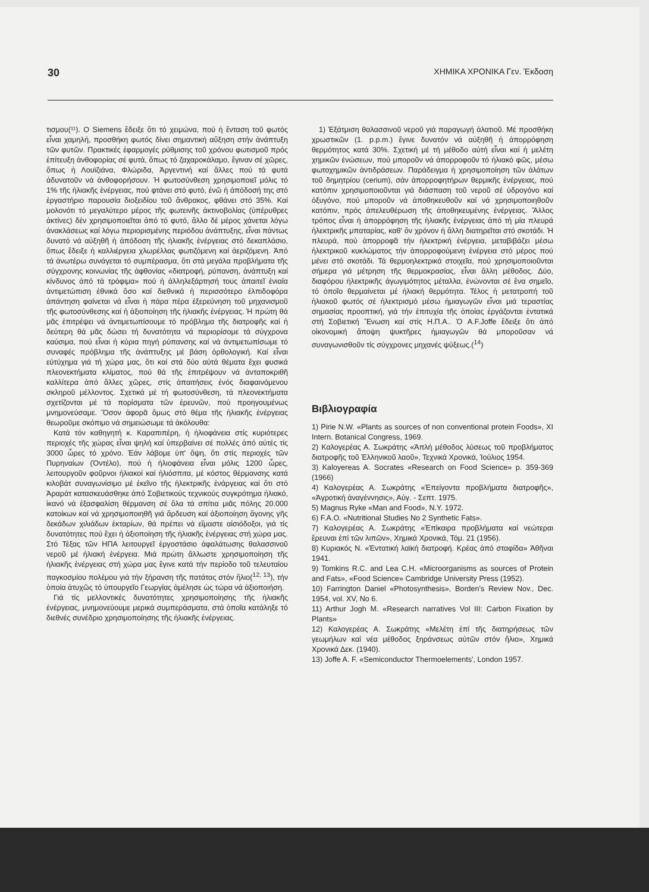30 ΧΗΜΙΚΑ ΧΡΟΝΙΚΑ Γεν. Έκδοση
τισμου(¹¹). Ο Siemens ἔδειξε ὅτι τό χειμώνα, πού ἡ ἔνταση τοῦ φωτός εἶναι χαμηλή, προσθήκη φωτός δίνει σημαντική αὔξηση στήν ἀνάπτυξη τῶν φυτῶν. Πρακτικές ἐφαρμογές ρύθμισης τοῦ χρόνου φωτισμοῦ πρός ἐπίτευξη ἀνθοφορίας σέ φυτά, ὅπως τό ζαχαροκάλαμο, ἔγιναν σέ χῶρες, ὅπως ἡ Λουϊζιάνα, Φλώριδα, Ἀργεντινή καί ἄλλες πού τά φυτά ἀδυνατοῦν νά ἀνθοφορήσουν. Ἡ φωτοσύνθεση χρησιμοποιεῖ μόλις τό 1% τῆς ἡλιακῆς ἐνέργειας, πού φτάνει στό φυτό, ἐνῶ ἡ ἀπόδοσή της στό ἐργαστήριο παρουσία διοξειδίου τοῦ ἄνθρακος, φθάνει στό 35%. Καί μολονότι τό μεγαλύτερο μέρος τῆς φωτεινῆς ἀκτινοβολίας (ὑπέρυθρες ἀκτίνες) δέν χρησιμοποιεῖται ἀπό τό φυτό, ἄλλο δέ μέρος χάνεται λόγω ἀνακλάσεως καί λόγω περιορισμένης περιόδου ἀνάπτυξης, εἶναι πάντως δυνατό νά αὐξηθῆ ἡ ἀπόδοση τῆς ἡλιακῆς ἐνέργειας στό δεκαπλάσιο, ὅπως ἔδειξε ἡ καλλιέργεια χλωρέλλας φωτιζόμενη καί ἀεριζόμενη. Ἀπό τά ἀνωτέρω συνάγεται τό συμπέρασμα, ὅτι στά μεγάλα προβλήματα τῆς σύγχρονης κοινωνίας τῆς ἀφθονίας «διατροφή, ρύπανση, ἀνάπτυξη καί κίνδυνος ἀπό τά τρόφιμα» πού ἡ ἀλληλεξάρτησή τους ἀπαιτεῖ ἑνιαία ἀντιμετώπιση ἐθνικά ὅσο καί διεθνικά ἡ περισσότερο ἐλπιδοφόρα ἀπάντηση φαίνεται νά εἶναι ἡ πάρα πέρα ἐξερεύνηση τοῦ μηχανισμοῦ τῆς φωτοσύνθεσης καί ἡ ἀξιοποίηση τῆς ἡλιακῆς ἐνέργειας. Ἡ πρώτη θά μᾶς ἐπιτρέψει νά ἀντιμετωπίσουμε τό πρόβλημα τῆς διατροφῆς καί ἡ δεύτερη θά μᾶς δώσει τή δυνατότητα νά περιορίσομε τά σύγχρονα καύσιμα, πού εἶναι ἡ κύρια πηγή ρύπανσης καί νά ἀντιμετωπίσωμε τό συναφές πρόβλημα τῆς ἀνάπτυξης μέ βάση ὀρθολογική. Καί εἶναι εὐτύχημα γιά τή χώρα μας, ὅτι καί στά δύο αὐτά θέματα ἔχει φυσικά πλεονεκτήματα κλίματος, πού θά τῆς ἐπιτρέψουν νά ἀνταποκριθῆ καλλίτερα ἀπό ἄλλες χῶρες, στίς ἀπαιτήσεις ἑνός διαφαινόμενου σκληροῦ μέλλοντος. Σχετικά μέ τή φωτοσύνθεση, τά πλεονεκτήματα σχετίζονται μέ τά πορίσματα τῶν ἐρευνῶν, πού προηγουμένως μνημονεύσαμε. Ὅσον ἀφορᾶ ὅμως στό θέμα τῆς ἡλιακῆς ἐνέργειας θεωροῦμε σκόπιμο νά σημειώσωμε τά ἀκόλουθα:
Κατά τόν καθηγητή κ. Καραπιπέρη, ἡ ἡλιοφάνεια στίς κυριότερες περιοχές τῆς χώρας εἶναι ψηλή καί ὑπερβαίνει σέ πολλές ἀπό αὐτές τίς 3000 ὧρες τό χρόνο. Ἐάν λάβομε ὑπ' ὄψη, ὅτι στίς περιοχές τῶν Πυρηναίων (Ὀντέλο), πού ἡ ἡλιοφάνεια εἶναι μόλις 1200 ὧρες, λειτουργοῦν φοῦρνοι ἡλιακοί καί ἡλιόσπιτα, μέ κόστος θέρμανσης κατά κιλοβάτ συναγωνίσιμο μέ ἐκεῖνο τῆς ἠλεκτρικῆς ἐνάργειας καί ὅτι στό Ἀραράτ κατασκευάσθηκε ἀπό Σοβιετικούς τεχνικούς συγκρότημα ἡλιακό, ἱκανό νά ἐξασφαλίση θέρμανση σέ ὅλα τά σπίτια μιᾶς πόλης 20.000 κατοίκων καί νά χρησιμοποιηθῆ γιά ἄρδευση καί ἀξιοποίηση ἄγονης γῆς δεκάδων χιλιάδων ἐκταρίων, θά πρέπει νά εἴμαστε αἰσιόδοξοι, γιά τίς δυνατότητες πού ἔχει ἡ ἀξιοποίηση τῆς ἡλιακῆς ἐνέργειας στή χώρα μας. Στό Τέξας τῶν ΗΠΑ λειτουργεῖ ἐργοστάσιο ἀφαλάτωσης θαλασσινοῦ νεροῦ μέ ἡλιακή ἐνέργεια. Μιά πρώτη ἄλλωστε χρησιμοποίηση τῆς ἡλιακῆς ἐνέργειας στή χώρα μας ἔγινε κατά τήν περίοδο τοῦ τελευταίου παγκοσμίου πολέμου γιά τήν ξήρανση τῆς πατάτας στόν ἥλιο(<sup>12, 13</sup>), τήν ὁποία ἀτυχῶς τό ὑπουργεῖο Γεωργίας ἀμέλησε ὡς τώρα νά ἀξιοποιήση.
Γιά τίς μελλοντικές δυνατότητες χρησιμοποίησης τῆς ἡλιακῆς ἐνέργειας, μνημονεύουμε μερικά συμπεράσματα, στά ὁποῖα κατάληξε τό διεθνές συνέδριο χρησιμοποίησης τῆς ἡλιακῆς ἐνέργειας.
1) Ἐξάτμιση θαλασσινοῦ νεροῦ γιά παραγωγή ἀλατιοῦ. Μέ προσθήκη χρωστικῶν (1. p.p.m.) ἔγινε δυνατόν νά αὐξηθῆ ἡ ἀπορρόφηση θερμότητος κατά 30%. Σχετική μέ τή μέθοδο αὐτή εἶναι καί ἡ μελέτη χημικῶν ἑνώσεων, πού μποροῦν νά ἀπορροφοῦν τό ἡλιακό φῶς, μέσω φωτοχημικῶν ἀντιδράσεων. Παράδειγμα ἡ χρησιμοποίηση τῶν ἀλάτων τοῦ δημητρίου (cerium), σάν ἀπορροφητήρων θερμικῆς ἐνέργειας, πού κατόπιν χρησιμοποιοῦνται γιά διάσπαση τοῦ νεροῦ σέ ὑδρογόνο καί ὀξυγόνο, πού μποροῦν νά ἀποθηκευθοῦν καί νά χρησιμοποιηθοῦν κατόπιν, πρός ἀπελευθέρωση τῆς ἀποθηκευμένης ἐνέργειας. Ἄλλος τρόπος εἶναι ἡ ἀπορρόφηση τῆς ἡλιακῆς ἐνέργειας ἀπό τή μία πλευρά ἠλεκτρικῆς μπαταρίας, καθ' ὅν χρόνον ἡ ἄλλη διατηρεῖται στό σκοτάδι. Ἡ πλευρά, πού ἀπορροφᾶ τήν ἠλεκτρική ἐνέργεια, μεταβιβάζει μέσω ἠλεκτρικοῦ κυκλώματος τήν ἀπορροφούμενη ἐνέργεια στό μέρος πού μένει στό σκοτάδι. Τά θερμοηλεκτρικά στοιχεῖα, πού χρησιμοποιοῦνται σήμερα γιά μέτρηση τῆς θερμοκρασίας, εἶναι ἄλλη μέθοδος. Δύο, διαφόρου ἠλεκτρικῆς ἀγωγιμότητος μέταλλα, ἑνώνονται σέ ἕνα σημεῖο, τό ὁποῖο θερμαίνεται μέ ἡλιακή θερμότητα. Τέλος ἡ μετατροπή τοῦ ἡλιακοῦ φωτός σέ ἠλεκτρισμό μέσω ἡμιαγωγῶν εἶναι μιά τεραστίας σημασίας προοπτική, γιά τήν ἐπιτυχία τῆς ὁποίας ἐργάζονται ἐντατικά στή Σοβιετική Ἕνωση καί στίς Η.Π.Α.. Ὁ A.F.Joffe ἔδειξε ὅτι ἀπό οἰκονομική ἄποψη ψυκτῆρες ἡμιαγωγῶν θά μποροῦσαν νά συναγωνισθοῦν τίς σύγχρονες μηχανές ψύξεως.(<sup>14</sup>)
Βιβλιογραφία
1) Pirie N.W. «Plants as sources of non conventional protein Foods», XI Intern. Botanical Congress, 1969.
2) Καλογερέας Α. Σωκράτης «Ἁπλή μέθοδος λύσεως τοῦ προβλήματος διατροφῆς τοῦ Ἑλληνικοῦ λαοῦ», Τεχνικά Χρονικά, Ἰούλιος 1954.
3) Kaloyereas A. Socrates «Research on Food Science» p. 359-369 (1966)
4) Καλογερέας Α. Σωκράτης «Ἐπείγοντα προβλήματα διατροφῆς», «Ἀγροτική ἀναγέννησις», Αὐγ. - Σεπτ. 1975.
5) Magnus Ryke «Man and Food», N.Y. 1972.
6) F.A.O. «Nutritional Studies No 2 Synthetic Fats».
7) Καλογερέας Α. Σωκράτης «Ἐπίκαιρα προβλήματα καί νεώτεραι ἔρευναι ἐπί τῶν λιπῶν», Χημικά Χρονικά, Τόμ. 21 (1956).
8) Κυριακός Ν. «Ἐντατική λαϊκή διατροφή. Κρέας ἀπό σταφίδα» Ἀθῆναι 1941.
9) Tomkins R.C. and Lea C.H. «Microorganisms as sources of Protein and Fats», «Food Science» Cambridge University Press (1952).
10) Farrington Daniel «Photosynthesis», Borden's Review Nov., Dec. 1954, vol. XV, No 6.
11) Arthur Jogh M. «Research narratives Vol III: Carbon Fixation by Plants»
12) Καλογερέας Α. Σωκράτης «Μελέτη ἐπί τῆς διατηρήσεως τῶν γεωμήλων καί νέα μέθοδος ξηράνσεως αὐτῶν στόν ἥλιο», Χημικά Χρονικά Δεκ. (1940).
13) Joffe A. F. «Semiconductor Thermoelements', London 1957.